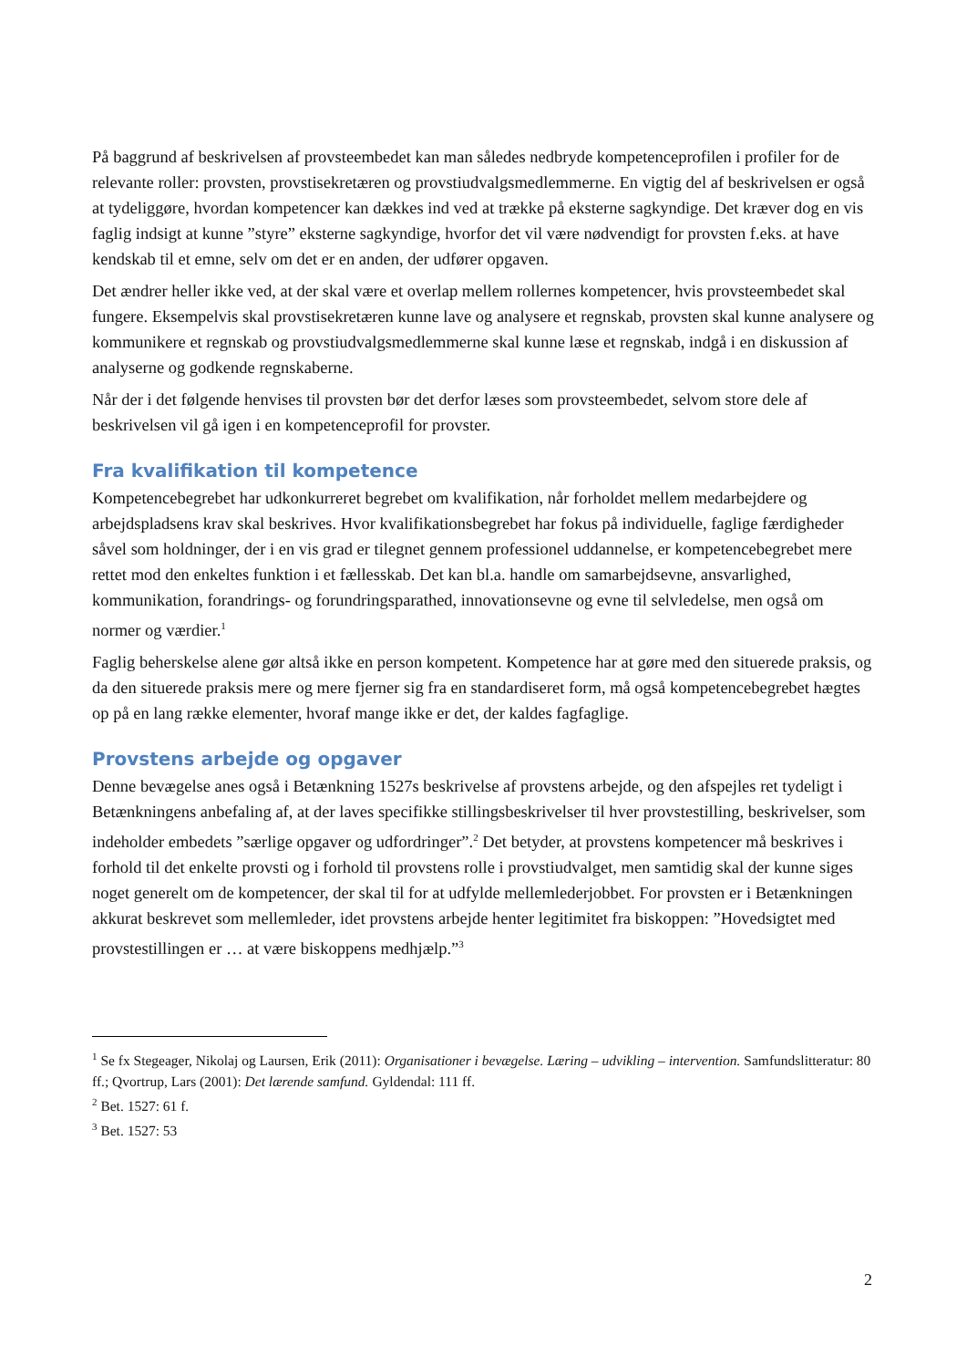På baggrund af beskrivelsen af provsteembedet kan man således nedbryde kompetenceprofilen i profiler for de relevante roller: provsten, provstisekretæren og provstiudvalgsmedlemmerne. En vigtig del af beskrivelsen er også at tydeliggøre, hvordan kompetencer kan dækkes ind ved at trække på eksterne sagkyndige. Det kræver dog en vis faglig indsigt at kunne ”styre” eksterne sagkyndige, hvorfor det vil være nødvendigt for provsten f.eks. at have kendskab til et emne, selv om det er en anden, der udfører opgaven.
Det ændrer heller ikke ved, at der skal være et overlap mellem rollernes kompetencer, hvis provsteembedet skal fungere. Eksempelvis skal provstisekretæren kunne lave og analysere et regnskab, provsten skal kunne analysere og kommunikere et regnskab og provstiudvalgsmedlemmerne skal kunne læse et regnskab, indgå i en diskussion af analyserne og godkende regnskaberne.
Når der i det følgende henvises til provsten bør det derfor læses som provsteembedet, selvom store dele af beskrivelsen vil gå igen i en kompetenceprofil for provster.
Fra kvalifikation til kompetence
Kompetencebegrebet har udkonkurreret begrebet om kvalifikation, når forholdet mellem medarbejdere og arbejdspladsens krav skal beskrives. Hvor kvalifikationsbegrebet har fokus på individuelle, faglige færdigheder såvel som holdninger, der i en vis grad er tilegnet gennem professionel uddannelse, er kompetencebegrebet mere rettet mod den enkeltes funktion i et fællesskab. Det kan bl.a. handle om samarbejdsevne, ansvarlighed, kommunikation, forandrings- og forundringsparathed, innovationsevne og evne til selvledelse, men også om normer og værdier.<sup>1</sup>
Faglig beherskelse alene gør altså ikke en person kompetent. Kompetence har at gøre med den situerede praksis, og da den situerede praksis mere og mere fjerner sig fra en standardiseret form, må også kompetencebegrebet hægtes op på en lang række elementer, hvoraf mange ikke er det, der kaldes fagfaglige.
Provstens arbejde og opgaver
Denne bevægelse anes også i Betænkning 1527s beskrivelse af provstens arbejde, og den afspejles ret tydeligt i Betænkningens anbefaling af, at der laves specifikke stillingsbeskrivelser til hver provstestilling, beskrivelser, som indeholder embedets ”særlige opgaver og udfordringer”.<sup>2</sup> Det betyder, at provstens kompetencer må beskrives i forhold til det enkelte provsti og i forhold til provstens rolle i provstiudvalget, men samtidig skal der kunne siges noget generelt om de kompetencer, der skal til for at udfylde mellemlederjobbet. For provsten er i Betænkningen akkurat beskrevet som mellemleder, idet provstens arbejde henter legitimitet fra biskoppen: ”Hovedsigtet med provstestillingen er … at være biskoppens medhjælp.”<sup>3</sup>
<sup>1</sup> Se fx Stegeager, Nikolaj og Laursen, Erik (2011): Organisationer i bevægelse. Læring – udvikling – intervention. Samfundslitteratur: 80 ff.; Qvortrup, Lars (2001): Det lærende samfund. Gyldendal: 111 ff.
<sup>2</sup> Bet. 1527: 61 f.
<sup>3</sup> Bet. 1527: 53
2